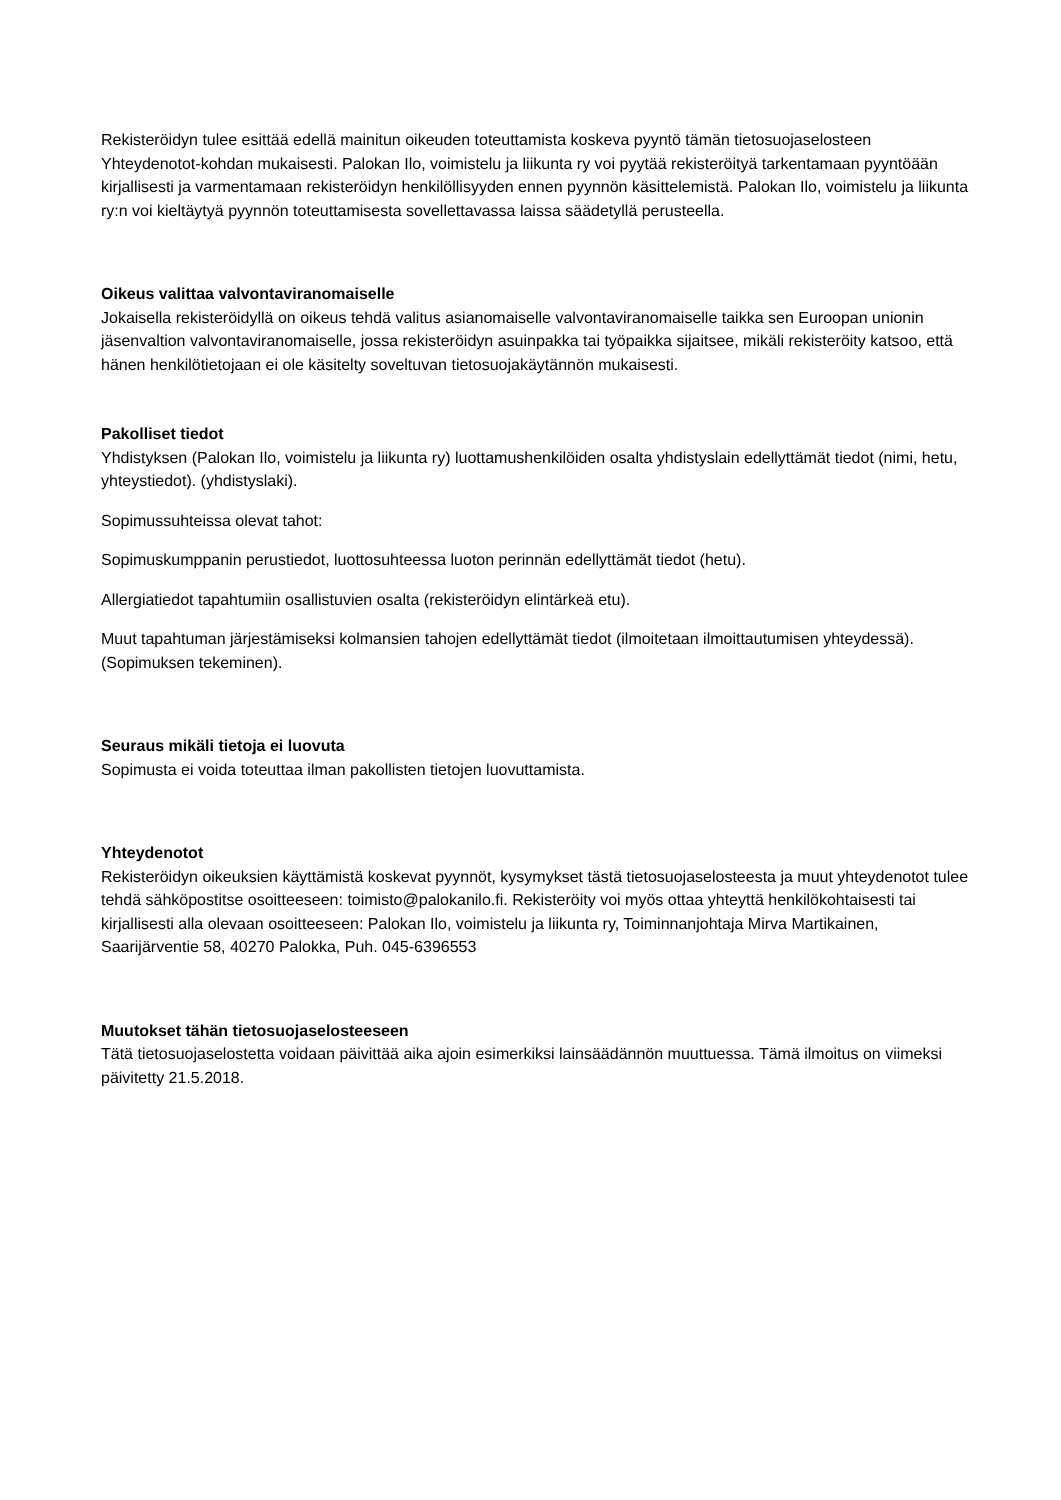Rekisteröidyn tulee esittää edellä mainitun oikeuden toteuttamista koskeva pyyntö tämän tietosuojaselosteen Yhteydenotot-kohdan mukaisesti. Palokan Ilo, voimistelu ja liikunta ry voi pyytää rekisteröityä tarkentamaan pyyntöään kirjallisesti ja varmentamaan rekisteröidyn henkilöllisyyden ennen pyynnön käsittelemistä. Palokan Ilo, voimistelu ja liikunta ry:n voi kieltäytyä pyynnön toteuttamisesta sovellettavassa laissa säädetyllä perusteella.
Oikeus valittaa valvontaviranomaiselle
Jokaisella rekisteröidyllä on oikeus tehdä valitus asianomaiselle valvontaviranomaiselle taikka sen Euroopan unionin jäsenvaltion valvontaviranomaiselle, jossa rekisteröidyn asuinpakka tai työpaikka sijaitsee, mikäli rekisteröity katsoo, että hänen henkilötietojaan ei ole käsitelty soveltuvan tietosuojakäytännön mukaisesti.
Pakolliset tiedot
Yhdistyksen (Palokan Ilo, voimistelu ja liikunta ry) luottamushenkilöiden osalta yhdistyslain edellyttämät tiedot (nimi, hetu, yhteystiedot). (yhdistyslaki).
Sopimussuhteissa olevat tahot:
Sopimuskumppanin perustiedot, luottosuhteessa luoton perinnän edellyttämät tiedot (hetu).
Allergiatiedot tapahtumiin osallistuvien osalta (rekisteröidyn elintärkeä etu).
Muut tapahtuman järjestämiseksi kolmansien tahojen edellyttämät tiedot (ilmoitetaan ilmoittautumisen yhteydessä). (Sopimuksen tekeminen).
Seuraus mikäli tietoja ei luovuta
Sopimusta ei voida toteuttaa ilman pakollisten tietojen luovuttamista.
Yhteydenotot
Rekisteröidyn oikeuksien käyttämistä koskevat pyynnöt, kysymykset tästä tietosuojaselosteesta ja muut yhteydenotot tulee tehdä sähköpostitse osoitteeseen: toimisto@palokanilo.fi. Rekisteröity voi myös ottaa yhteyttä henkilökohtaisesti tai kirjallisesti alla olevaan osoitteeseen: Palokan Ilo, voimistelu ja liikunta ry, Toiminnanjohtaja Mirva Martikainen, Saarijärventie 58, 40270 Palokka, Puh. 045-6396553
Muutokset tähän tietosuojaselosteeseen
Tätä tietosuojaselostetta voidaan päivittää aika ajoin esimerkiksi lainsäädännön muuttuessa. Tämä ilmoitus on viimeksi päivitetty 21.5.2018.